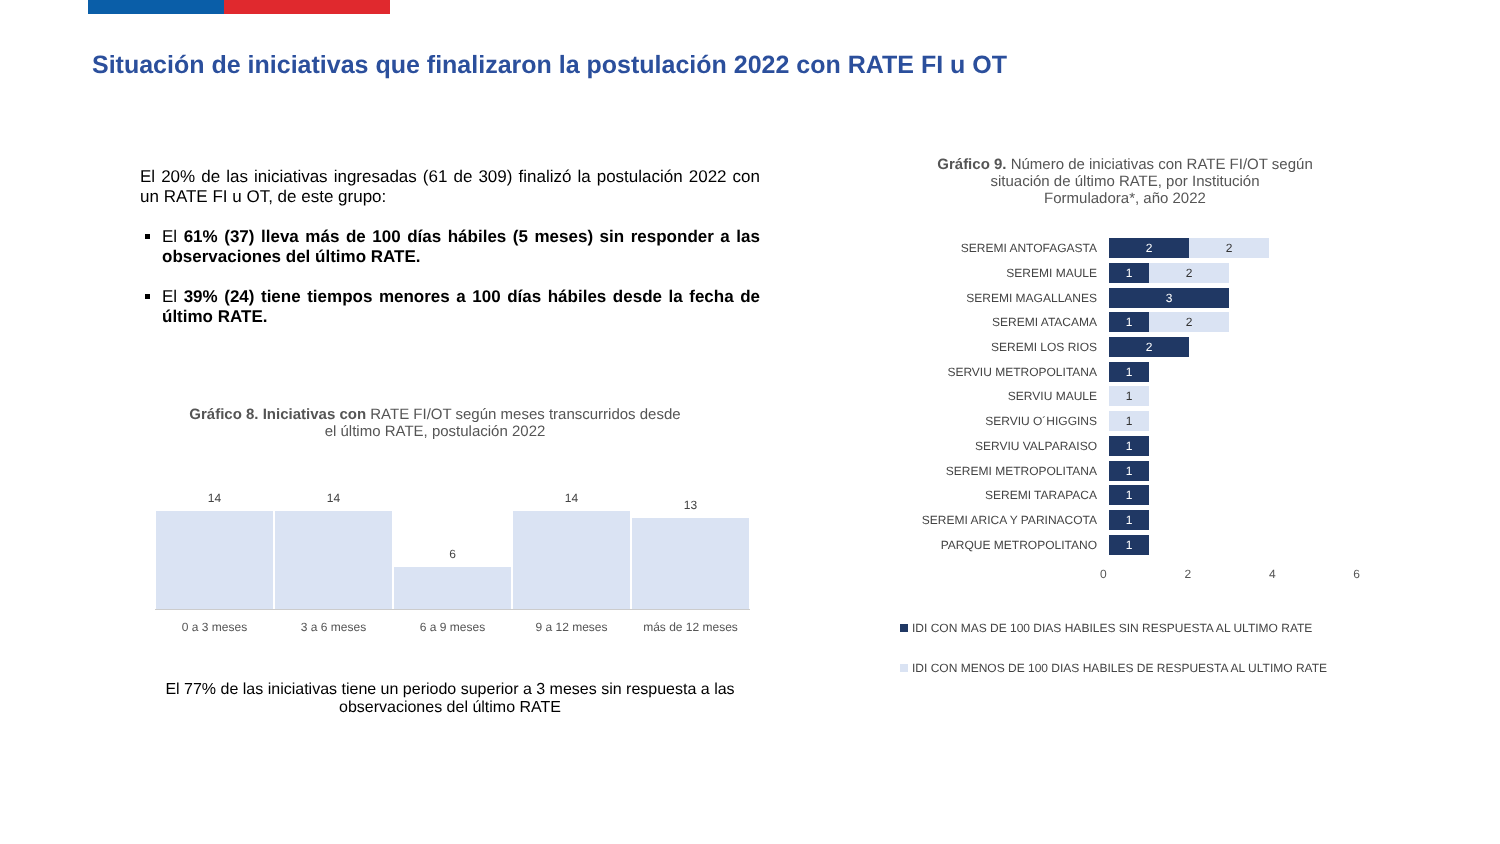Situación de iniciativas que finalizaron la postulación 2022 con RATE FI u OT
El 20% de las iniciativas ingresadas (61 de 309) finalizó la postulación 2022 con un RATE FI u OT, de este grupo:
El 61% (37) lleva más de 100 días hábiles (5 meses) sin responder a las observaciones del último RATE.
El 39% (24) tiene tiempos menores a 100 días hábiles desde la fecha de último RATE.
Gráfico 8. Iniciativas con RATE FI/OT según meses transcurridos desde
el último RATE, postulación 2022
14
14
6
14
13
0 a 3 meses 3 a 6 meses 6 a 9 meses 9 a 12 meses más de 12 meses
El 77% de las iniciativas tiene un periodo superior a 3 meses sin respuesta a las observaciones del último RATE
Gráfico 9. Número de iniciativas con RATE FI/OT según
situación de último RATE, por Institución
Formuladora*, año 2022
SEREMI ANTOFAGASTA 2 2
SEREMI MAULE 1 2
SEREMI MAGALLANES 3
SEREMI ATACAMA 1 2
SEREMI LOS RIOS 2
SERVIU METROPOLITANA 1
SERVIU MAULE 1
SERVIU O´HIGGINS 1
SERVIU VALPARAISO 1
SEREMI METROPOLITANA 1
SEREMI TARAPACA 1
SEREMI ARICA Y PARINACOTA 1
PARQUE METROPOLITANO 1
0 2 4 6
IDI CON MAS DE 100 DIAS HABILES SIN RESPUESTA AL ULTIMO RATE
IDI CON MENOS DE 100 DIAS HABILES DE RESPUESTA AL ULTIMO RATE